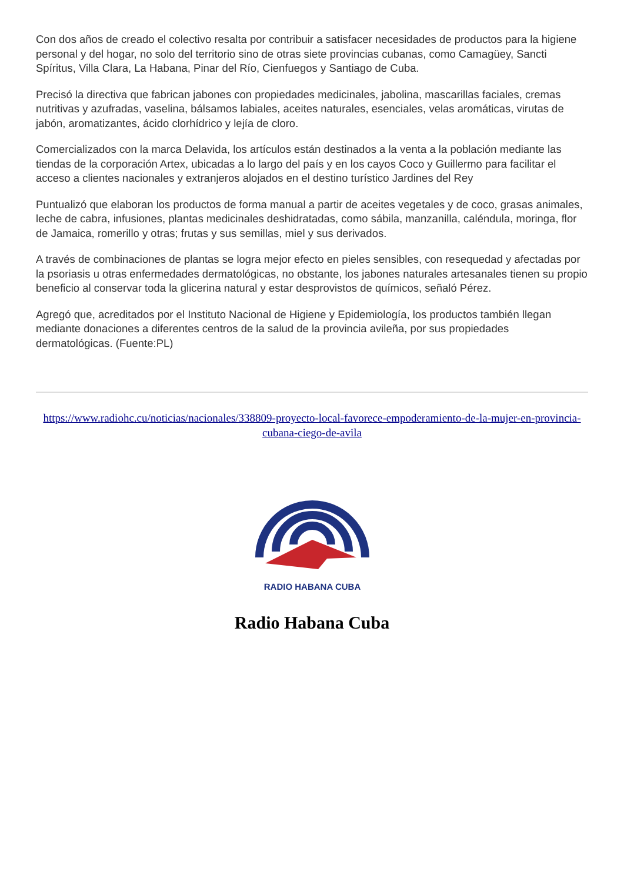Con dos años de creado el colectivo resalta por contribuir a satisfacer necesidades de productos para la higiene personal y del hogar, no solo del territorio sino de otras siete provincias cubanas, como Camagüey, Sancti Spíritus, Villa Clara, La Habana, Pinar del Río, Cienfuegos y Santiago de Cuba.
Precisó la directiva que fabrican jabones con propiedades medicinales, jabolina, mascarillas faciales, cremas nutritivas y azufradas, vaselina, bálsamos labiales, aceites naturales, esenciales, velas aromáticas, virutas de jabón, aromatizantes, ácido clorhídrico y lejía de cloro.
Comercializados con la marca Delavida, los artículos están destinados a la venta a la población mediante las tiendas de la corporación Artex, ubicadas a lo largo del país y en los cayos Coco y Guillermo para facilitar el acceso a clientes nacionales y extranjeros alojados en el destino turístico Jardines del Rey
Puntualizó que elaboran los productos de forma manual a partir de aceites vegetales y de coco, grasas animales, leche de cabra, infusiones, plantas medicinales deshidratadas, como sábila, manzanilla, caléndula, moringa, flor de Jamaica, romerillo y otras; frutas y sus semillas, miel y sus derivados.
A través de combinaciones de plantas se logra mejor efecto en pieles sensibles, con resequedad y afectadas por la psoriasis u otras enfermedades dermatológicas, no obstante, los jabones naturales artesanales tienen su propio beneficio al conservar toda la glicerina natural y estar desprovistos de químicos, señaló Pérez.
Agregó que, acreditados por el Instituto Nacional de Higiene y Epidemiología, los productos también llegan mediante donaciones a diferentes centros de la salud de la provincia avileña, por sus propiedades dermatológicas. (Fuente:PL)
https://www.radiohc.cu/noticias/nacionales/338809-proyecto-local-favorece-empoderamiento-de-la-mujer-en-provincia-cubana-ciego-de-avila
RADIO HABANA CUBA
Radio Habana Cuba